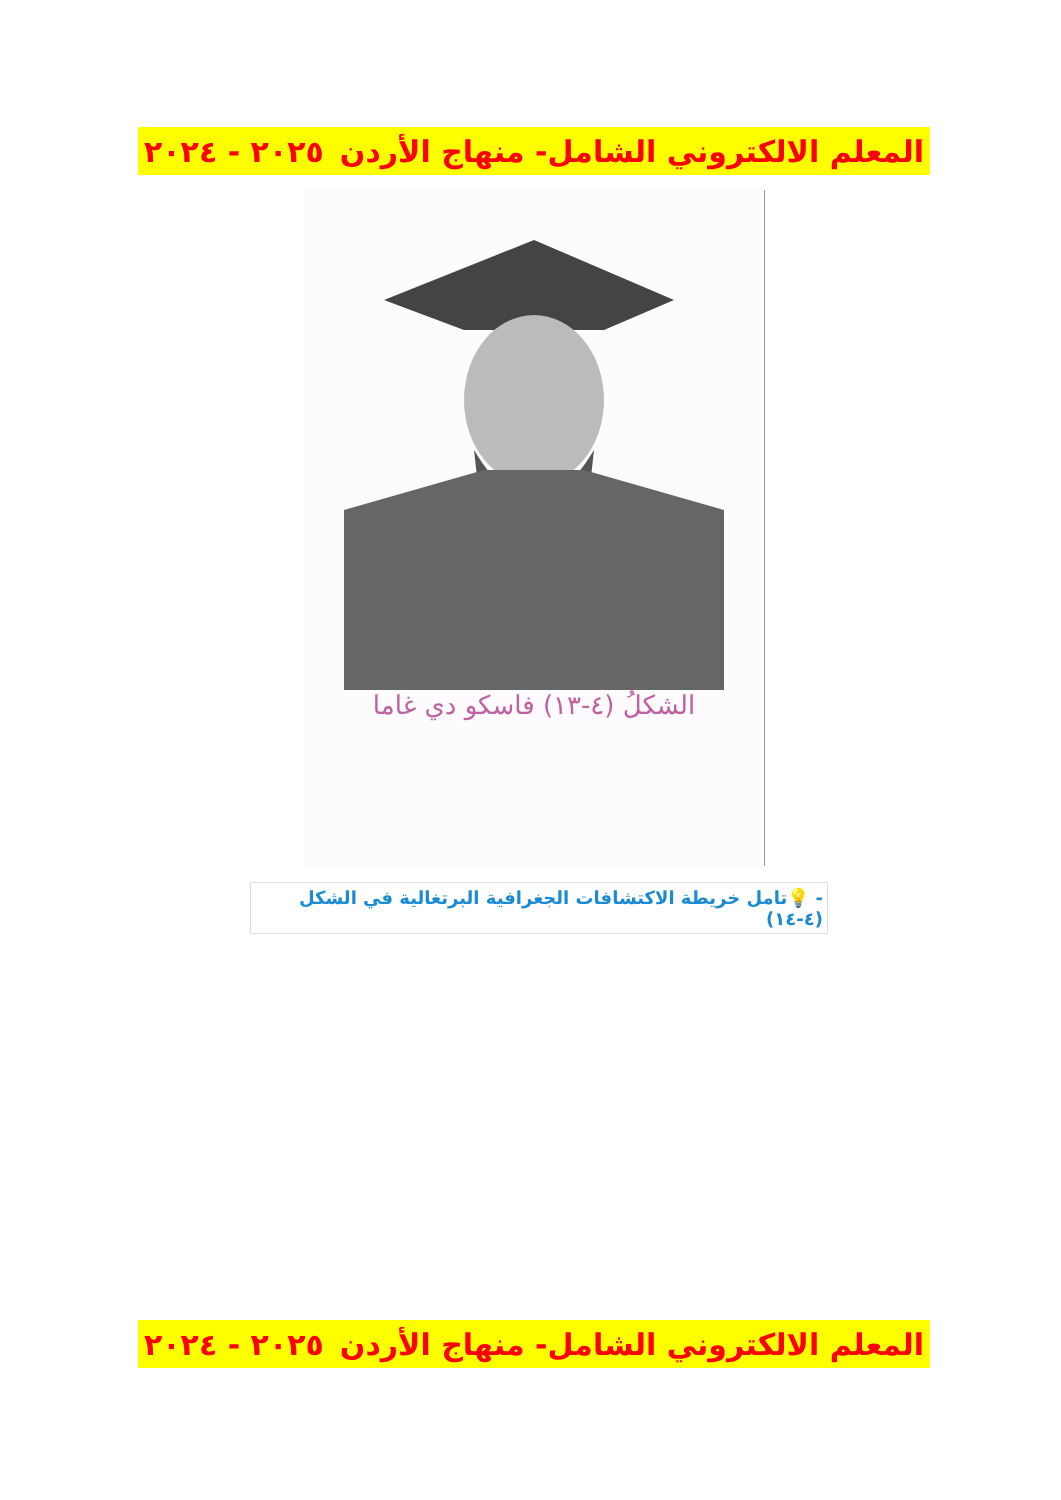المعلم الالكتروني الشامل- منهاج الأردن ٢٠٢٥ - ٢٠٢٤
الشكلُ (٤-١٣) فاسكو دي غاما
- 💡تامل خريطة الاكتشافات الجغرافية البرتغالية في الشكل (٤-١٤)
المعلم الالكتروني الشامل- منهاج الأردن ٢٠٢٥ - ٢٠٢٤